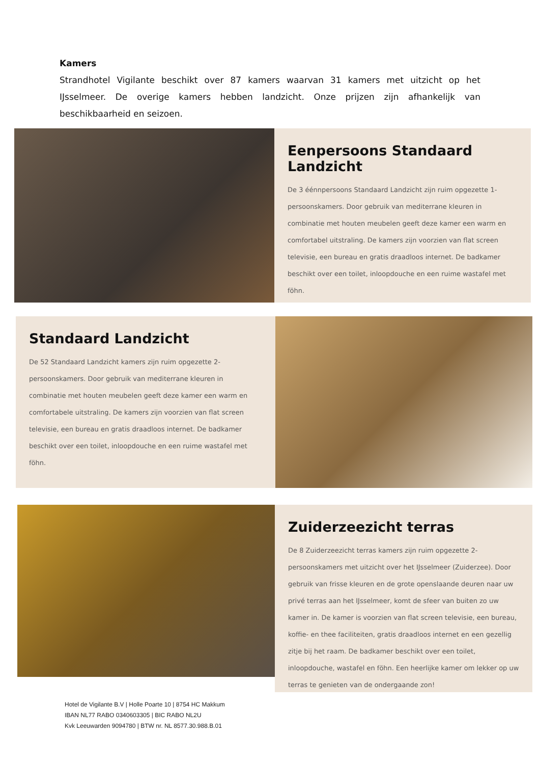Kamers
Strandhotel Vigilante beschikt over 87 kamers waarvan 31 kamers met uitzicht op het IJsselmeer. De overige kamers hebben landzicht. Onze prijzen zijn afhankelijk van beschikbaarheid en seizoen.
Eenpersoons Standaard Landzicht
De 3 éénnpersoons Standaard Landzicht zijn ruim opgezette 1-persoonskamers. Door gebruik van mediterrane kleuren in combinatie met houten meubelen geeft deze kamer een warm en comfortabel uitstraling. De kamers zijn voorzien van flat screen televisie, een bureau en gratis draadloos internet. De badkamer beschikt over een toilet, inloopdouche en een ruime wastafel met föhn.
Standaard Landzicht
De 52 Standaard Landzicht kamers zijn ruim opgezette 2-persoonskamers. Door gebruik van mediterrane kleuren in combinatie met houten meubelen geeft deze kamer een warm en comfortabele uitstraling. De kamers zijn voorzien van flat screen televisie, een bureau en gratis draadloos internet. De badkamer beschikt over een toilet, inloopdouche en een ruime wastafel met föhn.
Zuiderzeezicht terras
De 8 Zuiderzeezicht terras kamers zijn ruim opgezette 2-persoonskamers met uitzicht over het IJsselmeer (Zuiderzee). Door gebruik van frisse kleuren en de grote openslaande deuren naar uw privé terras aan het IJsselmeer, komt de sfeer van buiten zo uw kamer in. De kamer is voorzien van flat screen televisie, een bureau, koffie- en thee faciliteiten, gratis draadloos internet en een gezellig zitje bij het raam. De badkamer beschikt over een toilet, inloopdouche, wastafel en föhn. Een heerlijke kamer om lekker op uw terras te genieten van de ondergaande zon!
Hotel de Vigilante B.V | Holle Poarte 10 | 8754 HC Makkum
IBAN NL77 RABO 0340603305 | BIC RABO NL2U
Kvk Leeuwarden 9094780 | BTW nr. NL 8577.30.988.B.01